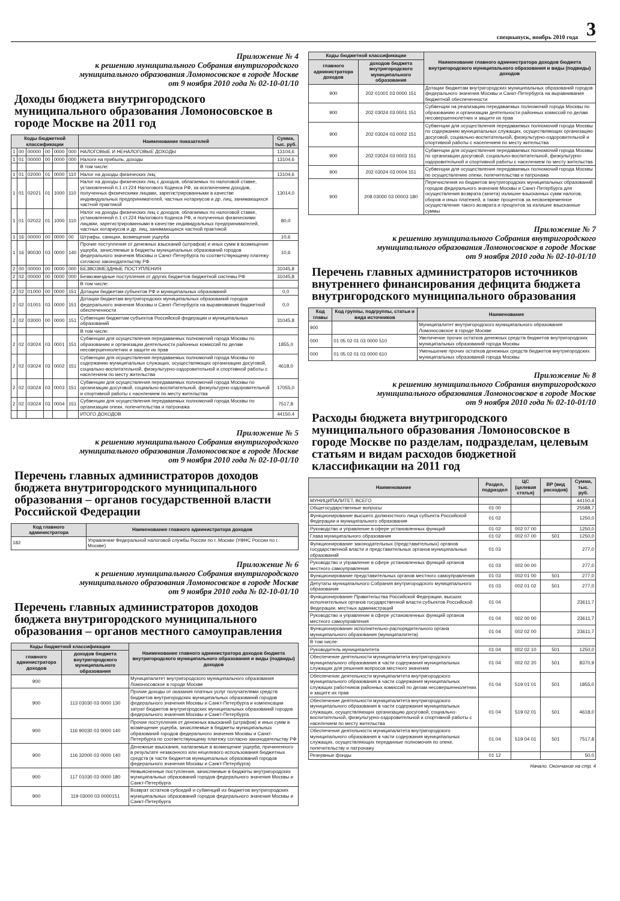спецвыпуск, ноябрь 2010 года 3
Приложение № 4
к решению муниципального Собрания внутригородского
муниципального образования Ломоносовское в городе Москве
от 9 ноября 2010 года № 02-10-01/10
Доходы бюджета внутригородского муниципального образования Ломоносовское в городе Москве на 2011 год
| Коды бюджетной классификации | | | | | | Наименование показателей | Сумма, тыс. руб. |
| --- | --- | --- | --- | --- | --- | --- | --- |
| 1 | 00 | 00000 | 00 | 0000 | 000 | НАЛОГОВЫЕ И НЕНАЛОГОВЫЕ ДОХОДЫ | 13104,6 |
| 1 | 01 | 00000 | 00 | 0000 | 000 | Налоги на прибыль, доходы | 13104,6 |
| | | | | | | В том числе: | |
| 1 | 01 | 02000 | 01 | 0000 | 110 | Налог на доходы физических лиц | 13104,6 |
| 1 | 01 | 02021 | 01 | 1000 | 110 | Налог на доходы физических лиц с доходов, облагаемых по налоговой ставке, установленной п.1 ст.224 Налогового Кодекса РФ, за исключением доходов, полученных физическими лицами, зарегистрированными в качестве индивидуальных предпринимателей, частных нотариусов и др. лиц, занимающихся частной практикой | 13014,0 |
| 1 | 01 | 02022 | 01 | 1000 | 110 | Налог на доходы физических лиц с доходов, облагаемых по налоговой ставке, установленной п.1 ст.224 Налогового Кодекса РФ, и полученных физическими лицами, зарегистрированными в качестве индивидуальных предпринимателей, частных нотариусов и др. лиц, занимающихся частной практикой | 80,0 |
| 1 | 16 | 00000 | 00 | 0000 | 00 | Штрафы, санкции, возмещение ущерба | 10,6 |
| 1 | 16 | 90030 | 03 | 0000 | 140 | Прочие поступления от денежных взысканий (штрафов) и иных сумм в возмещение ущерба, зачисляемые в бюджеты муниципальных образований городов федерального значения Москвы и Санкт-Петербурга по соответствующему платежу согласно законодательству РФ | 10,6 |
| 2 | 00 | 00000 | 00 | 0000 | 000 | БЕЗВОЗМЕЗДНЫЕ ПОСТУПЛЕНИЯ | 31045,8 |
| 2 | 02 | 00000 | 00 | 0000 | 000 | Безвозмездные поступления от других бюджетов бюджетной системы РФ | 31045,8 |
| | | | | | | В том числе: | |
| 2 | 02 | 01000 | 00 | 0000 | 151 | Дотации бюджетам субъектов РФ и муниципальных образований | 0,0 |
| 2 | 02 | 01001 | 03 | 0000 | 151 | Дотации бюджетам внутригородских муниципальных образований городов федерального значения Москвы и Санкт-Петербурга на выравнивания бюджетной обеспеченности | 0,0 |
| 2 | 02 | 03000 | 00 | 0000 | 151 | Субвенции бюджетам субъектов Российской федерации и муниципальных образований | 31045,8 |
| | | | | | | В том числе: | |
| 2 | 02 | 03024 | 03 | 0001 | 151 | Субвенции для осуществления передаваемых полномочий города Москвы по образованию и организации деятельности районных комиссий по делам несовершеннолетних и защите их прав | 1855,0 |
| 2 | 02 | 03024 | 03 | 0002 | 151 | Субвенции для осуществления передаваемых полномочий города Москвы по содержанию муниципальных служащих, осуществляющих организацию досуговой, социально-воспитательной, физкультурно-оздоровительной и спортивной работы с населением по месту жительства | 4618,0 |
| 2 | 02 | 03024 | 03 | 0003 | 151 | Субвенции для осуществления передаваемых полномочий города Москвы по организации досуговой, социально-воспитательной, физкультурно-оздоровительной и спортивной работы с населением по месту жительства | 17055,0 |
| 2 | 02 | 03024 | 03 | 0004 | 151 | Субвенции для осуществления передаваемых полномочий города Москвы по организации опеки, попечительства и патронажа | 7517,8 |
| | | | | | | ИТОГО ДОХОДОВ | 44150,4 |
Приложение № 5
к решению муниципального Собрания внутригородского
муниципального образования Ломоносовское в городе Москве
от 9 ноября 2010 года № 02-10-01/10
Перечень главных администраторов доходов бюджета внутригородского муниципального образования – органов государственной власти Российской Федерации
| Код главного администратора | Наименование главного администратора доходов |
| --- | --- |
| 182 | Управление Федеральной налоговой службы России по г. Москве (УФНС России по г. Москве) |
Приложение № 6
к решению муниципального Собрания внутригородского
муниципального образования Ломоносовское в городе Москве
от 9 ноября 2010 года № 02-10-01/10
Перечень главных администраторов доходов бюджета внутригородского муниципального образования – органов местного самоуправления
| Коды бюджетной классификации | | Наименование главного администратора доходов бюджета внутригородского муниципального образования и виды (подвиды) доходов |
| --- | --- | --- |
| главного администратора доходов | доходов бюджета внутригородского муниципального образования | |
| 900 | | Муниципалитет внутригородского муниципального образования Ломоносовское в городе Москве |
| 900 | 113 03030 03 0000 130 | Прочие доходы от оказания платных услуг получателями средств бюджетов внутригородских муниципальных образований городов федерального значения Москвы и Санкт-Петербурга и компенсации затрат бюджетов внутригородских муниципальных образований городов федерального значения Москвы и Санкт-Петербурга |
| 900 | 116 90030 03 0000 140 | Прочие поступления от денежных взысканий (штрафов) и иных сумм в возмещение ущерба, зачисляемые в бюджеты муниципальных образований городов федерального значения Москвы и Санкт-Петербурга по соответствующему платежу согласно законодательству РФ |
| 900 | 116 32000 03 0000 140 | Денежные взыскания, налагаемые в возмещение ущерба, причиненного в результате незаконного или нецелевого использования бюджетных средств (в части бюджетов муниципальных образований городов федерального значения Москвы и Санкт-Петербурга) |
| 900 | 117 01030 03 0000 180 | Невыясненные поступления, зачисляемые в бюджеты внутригородских муниципальных образований городов федерального значения Москвы и Санкт-Петербурга |
| 900 | 119 03000 03 0000151 | Возврат остатков субсидий и субвенций из бюджетов внутригородских муниципальных образований городов федерального значения Москвы и Санкт-Петербурга |
| Коды бюджетной классификации | | Наименование главного администратора доходов бюджета внутригородского муниципального образования и виды (подвиды) доходов |
| --- | --- | --- |
| главного администратора доходов | доходов бюджета внутригородского муниципального образования | |
| 900 | 202 01001 03 0000 151 | Дотации бюджетам внутригородских муниципальных образований городов федерального значения Москвы и Санкт-Петербурга на выравнивания бюджетной обеспеченности |
| 900 | 202 03024 03 0001 151 | Субвенции на реализацию передаваемых полномочий города Москвы по образованию и организации деятельности районных комиссий по делам несовершеннолетних и защите их прав |
| 900 | 202 03024 03 0002 151 | Субвенции для осуществления передаваемых полномочий города Москвы по содержанию муниципальных служащих, осуществляющих организацию досуговой, социально-воспитательной, физкультурно-оздоровительной и спортивной работы с населением по месту жительства |
| 900 | 202 03024 03 0003 151 | Субвенции для осуществления передаваемых полномочий города Москвы по организации досуговой, социально-воспитательной, физкультурно-оздоровительной и спортивной работы с населением по месту жительства |
| 900 | 202 03024 03 0004 151 | Субвенции для осуществления передаваемых полномочий города Москвы по осуществлению опеки, попечительства и патронажа |
| 900 | 208 03000 03 00003 180 | Перечисления из бюджетов внутригородских муниципальных образований городов федерального значения Москвы и Санкт-Петербурга для осуществления возврата (зачета) излишне взысканных сумм налогов, сборов и иных платежей, а также процентов за несвоевременное осуществление такого возврата и процентов за излишне взысканные суммы |
Приложение № 7
к решению муниципального Собрания внутригородского
муниципального образования Ломоносовское в городе Москве
от 9 ноября 2010 года № 02-10-01/10
Перечень главных администраторов источников внутреннего финансирования дефицита бюджета внутригородского муниципального образования
| Код главы | Код группы, подгруппы, статьи и вида источников | Наименование |
| --- | --- | --- |
| 900 | | Муниципалитет внутригородского муниципального образования Ломоносовское в городе Москве |
| 000 | 01 05 02 01 03 0000 510 | Увеличение прочих остатков денежных средств бюджетов внутригородских муниципальных образований города Москвы |
| 000 | 01 05 02 01 03 0000 610 | Уменьшение прочих остатков денежных средств бюджетов внутригородских муниципальных образований города Москвы |
Приложение № 8
к решению муниципального Собрания внутригородского
муниципального образования Ломоносовское в городе Москве
от 9 ноября 2010 года № 02-10-01/10
Расходы бюджета внутригородского муниципального образования Ломоносовское в городе Москве по разделам, подразделам, целевым статьям и видам расходов бюджетной классификации на 2011 год
| Наименование | Раздел, подраздел | ЦС (целевая статья) | ВР (вид расходов) | Сумма, тыс. руб. |
| --- | --- | --- | --- | --- |
| МУНИЦИПАЛИТЕТ, ВСЕГО | | | | 44150,4 |
| Общегосударственные вопросы | 01 00 | | | 25588,7 |
| Функционирование высшего должностного лица субъекта Российской Федерации и муниципального образования | 01 02 | | | 1250,0 |
| Руководство и управление в сфере установленных функций | 01 02 | 002 07 00 | | 1250,0 |
| Глава муниципального образования | 01 02 | 002 07 00 | 501 | 1250,0 |
| Функционирование законодательных (представительных) органов государственной власти и представительных органов муниципальных образований | 01 03 | | | 277,0 |
| Руководство и управление в сфере установленных функций органов местного самоуправления | 01 03 | 002 00 00 | | 277,0 |
| Функционирование представительных органов местного самоуправления | 01 03 | 002 01 00 | 501 | 277,0 |
| Депутаты муниципального Собрания внутригородского муниципального образования | 01 03 | 002 01 02 | 501 | 277,0 |
| Функционирование Правительства Российской Федерации, высших исполнительных органов государственной власти субъектов Российской Федерации, местных администраций | 01 04 | | | 23611,7 |
| Руководство и управление в сфере установленных функций органов местного самоуправления | 01 04 | 002 00 00 | | 23611,7 |
| Функционирование исполнительно-распорядительного органа муниципального образования (муниципалитета) | 01 04 | 002 02 00 | | 23611,7 |
| В том числе: | | | | |
| Руководитель муниципалитета | 01 04 | 002 02 10 | 501 | 1250,0 |
| Обеспечение деятельности муниципалитета внутригородского муниципального образования в части содержания муниципальных служащих для решения вопросов местного значения | 01 04 | 002 02 20 | 501 | 8370,9 |
| Обеспечение деятельности муниципалитета внутригородского муниципального образования в части содержания муниципальных служащих работников районных комиссий по делам несовершеннолетних и защите их прав | 01 04 | 519 01 01 | 501 | 1855,0 |
| Обеспечение деятельности муниципалитета внутригородского муниципального образования в части содержания муниципальных служащих, осуществляющих организацию досуговой, социально-воспитательной, физкультурно-оздоровительной и спортивной работы с населением по месту жительства | 01 04 | 519 02 01 | 501 | 4618,0 |
| Обеспечение деятельности муниципалитета внутригородского муниципального образования в части содержания муниципальных служащих, осуществляющих переданные полномочия по опеке, попечительству и патронажу | 01 04 | 519 04 01 | 501 | 7517,8 |
| Резервные фонды | 01 12 | | | 50,0 |
Начало. Окончание на стр. 4